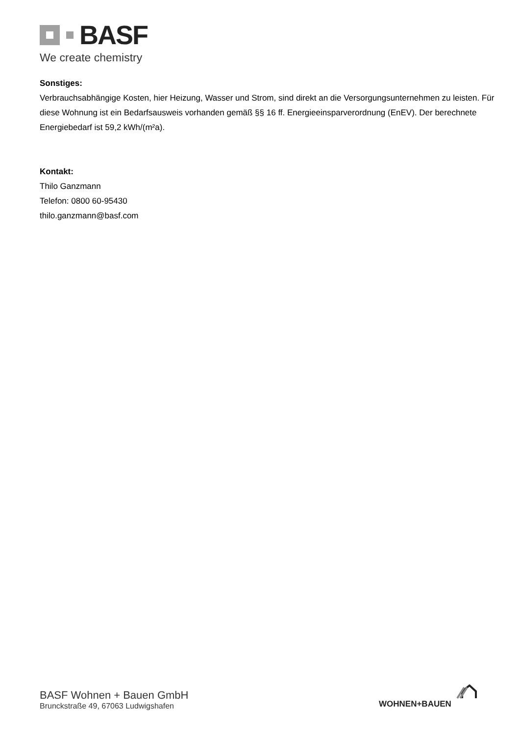BASF
We create chemistry
Sonstiges:
Verbrauchsabhängige Kosten, hier Heizung, Wasser und Strom, sind direkt an die Versorgungsunternehmen zu leisten. Für diese Wohnung ist ein Bedarfsausweis vorhanden gemäß §§ 16 ff. Energieeinsparverordnung (EnEV). Der berechnete Energiebedarf ist 59,2 kWh/(m²a).
Kontakt:
Thilo Ganzmann
Telefon: 0800 60-95430
thilo.ganzmann@basf.com
BASF Wohnen + Bauen GmbH
Brunckstraße 49, 67063 Ludwigshafen
WOHNEN+BAUEN